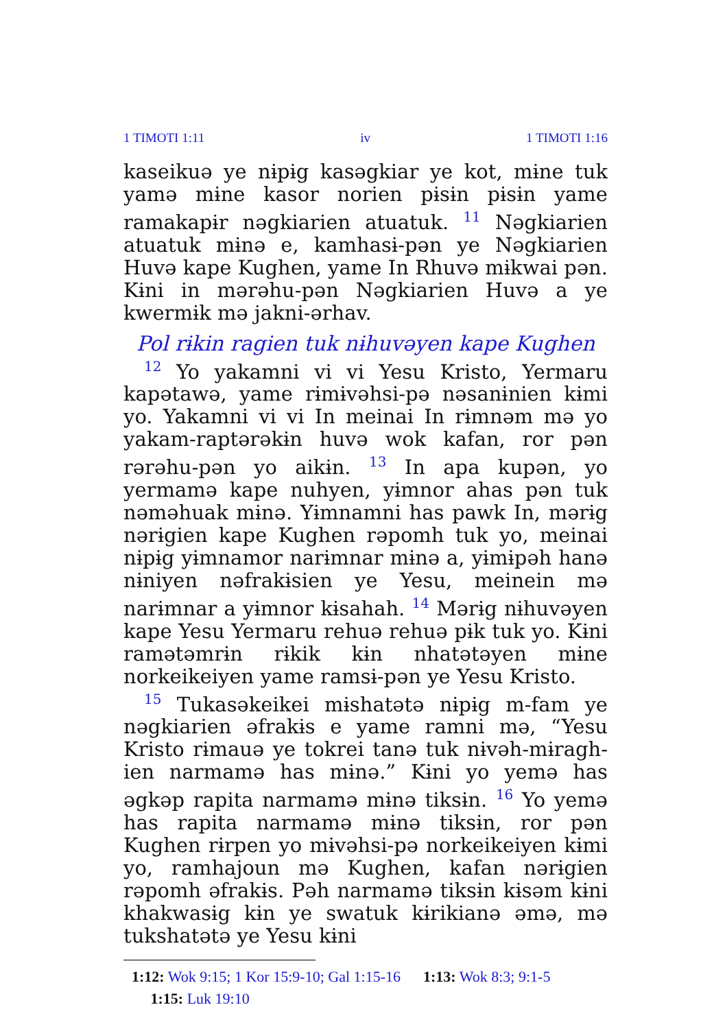1 TIMOTI 1:11 iv 1 TIMOTI 1:16
kaseikuə ye nɨpɨg kasəgkiar ye kot, mɨne tuk yamə mɨne kasor norien pɨsɨn pɨsɨn yame ramakapɨr nəgkiarien atuatuk. <sup>11</sup> Nəgkiarien atuatuk mɨnə e, kamhasɨ-pən ye Nəgkiarien Huvə kape Kughen, yame In Rhuvə mɨkwai pən. Kɨni in mərəhu-pən Nəgkiarien Huvə a ye kwermɨk mə jakni-ərhav.
Pol rɨkin ragien tuk nɨhuvəyen kape Kughen
<sup>12</sup> Yo yakamni vi vi Yesu Kristo, Yermaru kapətawə, yame rɨmɨvəhsi-pə nəsanɨnien kɨmi yo. Yakamni vi vi In meinai In rɨmnəm mə yo yakam-raptərəkɨn huvə wok kafan, ror pən rərəhu-pən yo aikɨn. <sup>13</sup> In apa kupən, yo yermamə kape nuhyen, yɨmnor ahas pən tuk nəməhuak mɨnə. Yɨmnamni has pawk In, mərɨg nərɨgien kape Kughen rəpomh tuk yo, meinai nɨpɨg yɨmnamor narɨmnar mɨnə a, yɨmɨpəh hanə nɨniyen nəfrakɨsien ye Yesu, meinein mə narɨmnar a yɨmnor kɨsahah. <sup>14</sup> Mərɨg nɨhuvəyen kape Yesu Yermaru rehuə rehuə pɨk tuk yo. Kɨni ramətəmrɨn rɨkik kɨn nhatətəyen mɨne norkeikeiyen yame ramsɨ-pən ye Yesu Kristo.
<sup>15</sup> Tukasəkeikei mɨshatətə nɨpɨg m-fam ye nəgkiarien əfrakɨs e yame ramni mə, “Yesu Kristo rɨmauə ye tokrei tanə tuk nɨvəh-mɨragh-ien narmamə has mɨnə.” Kɨni yo yemə has əgkəp rapita narmamə mɨnə tiksɨn. <sup>16</sup> Yo yemə has rapita narmamə mɨnə tiksɨn, ror pən Kughen rɨrpen yo mɨvəhsi-pə norkeikeiyen kɨmi yo, ramhajoun mə Kughen, kafan nərɨgien rəpomh əfrakɨs. Pəh narmamə tiksɨn kɨsəm kɨni khakwasɨg kɨn ye swatuk kɨrikianə əmə, mə tukshatətə ye Yesu kɨni
1:12: Wok 9:15; 1 Kor 15:9-10; Gal 1:15-16 1:13: Wok 8:3; 9:1-5
1:15: Luk 19:10